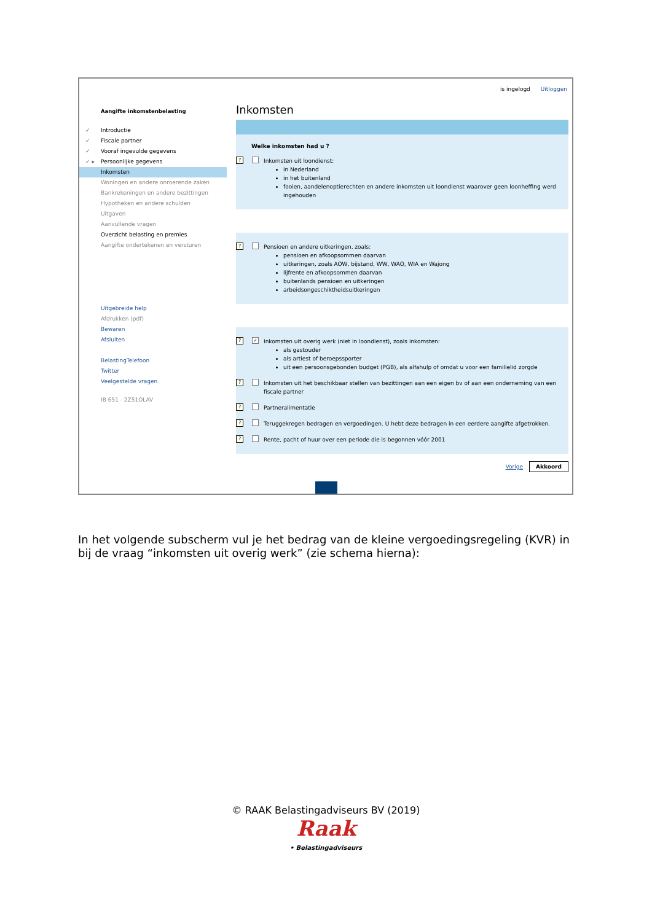is ingelogd Uitloggen
Aangifte inkomstenbelasting
✓ Introductie
✓ Fiscale partner
✓ Vooraf ingevulde gegevens
✓ ▸ Persoonlijke gegevens
Inkomsten
Woningen en andere onroerende zaken
Bankrekeningen en andere bezittingen
Hypotheken en andere schulden
Uitgaven
Aanvullende vragen
Overzicht belasting en premies
Aangifte ondertekenen en versturen
Uitgebreide help
Afdrukken (pdf)
Bewaren
Afsluiten
BelastingTelefoon
Twitter
Veelgestelde vragen
IB 651 - 2Z51OLAV
Inkomsten
Welke inkomsten had u ?
?
Inkomsten uit loondienst:
in Nederland
in het buitenland
fooien, aandelenoptierechten en andere inkomsten uit loondienst waarover geen loonheffing werd ingehouden
?
Pensioen en andere uitkeringen, zoals:
pensioen en afkoopsommen daarvan
uitkeringen, zoals AOW, bijstand, WW, WAO, WIA en Wajong
lijfrente en afkoopsommen daarvan
buitenlands pensioen en uitkeringen
arbeidsongeschiktheidsuitkeringen
? ✓
Inkomsten uit overig werk (niet in loondienst), zoals inkomsten:
als gastouder
als artiest of beroepssporter
uit een persoonsgebonden budget (PGB), als alfahulp of omdat u voor een familielid zorgde
?
Inkomsten uit het beschikbaar stellen van bezittingen aan een eigen bv of aan een onderneming van een fiscale partner
?
Partneralimentatie
?
Teruggekregen bedragen en vergoedingen. U hebt deze bedragen in een eerdere aangifte afgetrokken.
?
Rente, pacht of huur over een periode die is begonnen vóór 2001
Vorige Akkoord
In het volgende subscherm vul je het bedrag van de kleine vergoedingsregeling (KVR) in bij de vraag “inkomsten uit overig werk” (zie schema hierna):
© RAAK Belastingadviseurs BV (2019)
Raak
• Belastingadviseurs